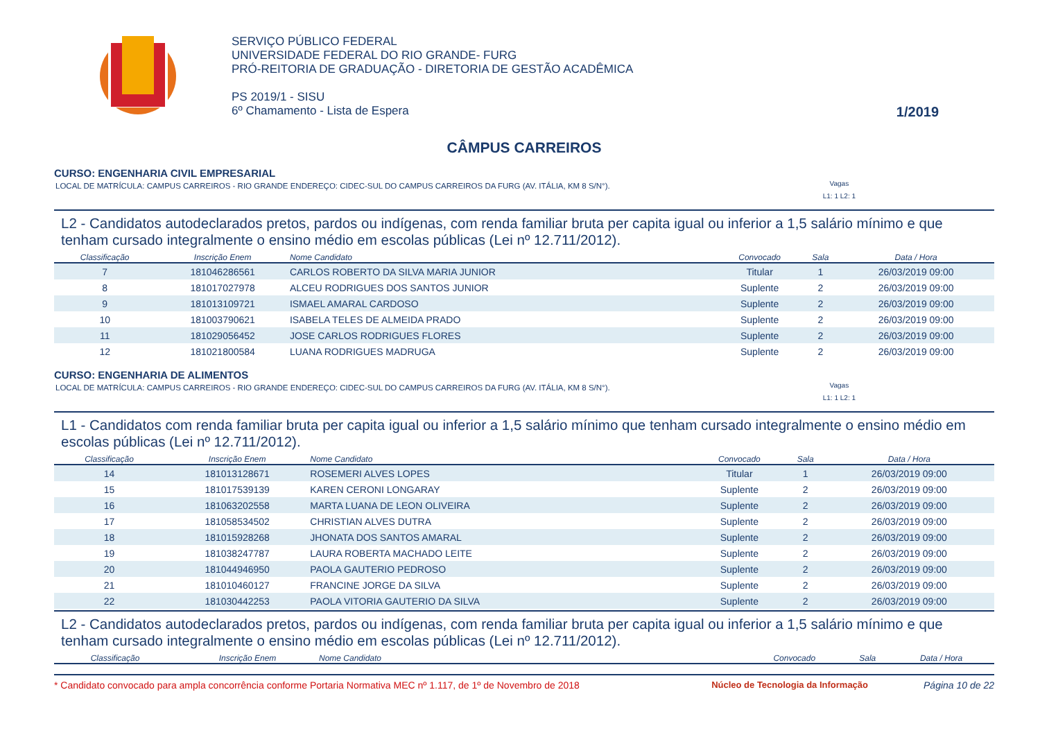SERVIÇO PÚBLICO FEDERAL
UNIVERSIDADE FEDERAL DO RIO GRANDE- FURG
PRÓ-REITORIA DE GRADUAÇÃO - DIRETORIA DE GESTÃO ACADÊMICA
PS 2019/1 - SISU
6º Chamamento - Lista de Espera
1/2019
CÂMPUS CARREIROS
CURSO: ENGENHARIA CIVIL EMPRESARIAL
LOCAL DE MATRÍCULA: CAMPUS CARREIROS - RIO GRANDE ENDEREÇO: CIDEC-SUL DO CAMPUS CARREIROS DA FURG (AV. ITÁLIA, KM 8 S/N°). Vagas
L1: 1 L2: 1
L2 - Candidatos autodeclarados pretos, pardos ou indígenas, com renda familiar bruta per capita igual ou inferior a 1,5 salário mínimo e que tenham cursado integralmente o ensino médio em escolas públicas (Lei nº 12.711/2012).
| Classificação | Inscrição Enem | Nome Candidato | Convocado | Sala | Data / Hora |
| --- | --- | --- | --- | --- | --- |
| 7 | 181046286561 | CARLOS ROBERTO DA SILVA MARIA JUNIOR | Titular | 1 | 26/03/2019 09:00 |
| 8 | 181017027978 | ALCEU RODRIGUES DOS SANTOS JUNIOR | Suplente | 2 | 26/03/2019 09:00 |
| 9 | 181013109721 | ISMAEL AMARAL CARDOSO | Suplente | 2 | 26/03/2019 09:00 |
| 10 | 181003790621 | ISABELA TELES DE ALMEIDA PRADO | Suplente | 2 | 26/03/2019 09:00 |
| 11 | 181029056452 | JOSE CARLOS RODRIGUES FLORES | Suplente | 2 | 26/03/2019 09:00 |
| 12 | 181021800584 | LUANA RODRIGUES MADRUGA | Suplente | 2 | 26/03/2019 09:00 |
CURSO: ENGENHARIA DE ALIMENTOS
LOCAL DE MATRÍCULA: CAMPUS CARREIROS - RIO GRANDE ENDEREÇO: CIDEC-SUL DO CAMPUS CARREIROS DA FURG (AV. ITÁLIA, KM 8 S/N°). Vagas
L1: 1 L2: 1
L1 - Candidatos com renda familiar bruta per capita igual ou inferior a 1,5 salário mínimo que tenham cursado integralmente o ensino médio em escolas públicas (Lei nº 12.711/2012).
| Classificação | Inscrição Enem | Nome Candidato | Convocado | Sala | Data / Hora |
| --- | --- | --- | --- | --- | --- |
| 14 | 181013128671 | ROSEMERI ALVES LOPES | Titular | 1 | 26/03/2019 09:00 |
| 15 | 181017539139 | KAREN CERONI LONGARAY | Suplente | 2 | 26/03/2019 09:00 |
| 16 | 181063202558 | MARTA LUANA DE LEON OLIVEIRA | Suplente | 2 | 26/03/2019 09:00 |
| 17 | 181058534502 | CHRISTIAN ALVES DUTRA | Suplente | 2 | 26/03/2019 09:00 |
| 18 | 181015928268 | JHONATA DOS SANTOS AMARAL | Suplente | 2 | 26/03/2019 09:00 |
| 19 | 181038247787 | LAURA ROBERTA MACHADO LEITE | Suplente | 2 | 26/03/2019 09:00 |
| 20 | 181044946950 | PAOLA GAUTERIO PEDROSO | Suplente | 2 | 26/03/2019 09:00 |
| 21 | 181010460127 | FRANCINE JORGE DA SILVA | Suplente | 2 | 26/03/2019 09:00 |
| 22 | 181030442253 | PAOLA VITORIA GAUTERIO DA SILVA | Suplente | 2 | 26/03/2019 09:00 |
L2 - Candidatos autodeclarados pretos, pardos ou indígenas, com renda familiar bruta per capita igual ou inferior a 1,5 salário mínimo e que tenham cursado integralmente o ensino médio em escolas públicas (Lei nº 12.711/2012).
| Classificação | Inscrição Enem | Nome Candidato | Convocado | Sala | Data / Hora |
| --- | --- | --- | --- | --- | --- |
* Candidato convocado para ampla concorrência conforme Portaria Normativa MEC nº 1.117, de 1º de Novembro de 2018 Núcleo de Tecnologia da Informação Página 10 de 22